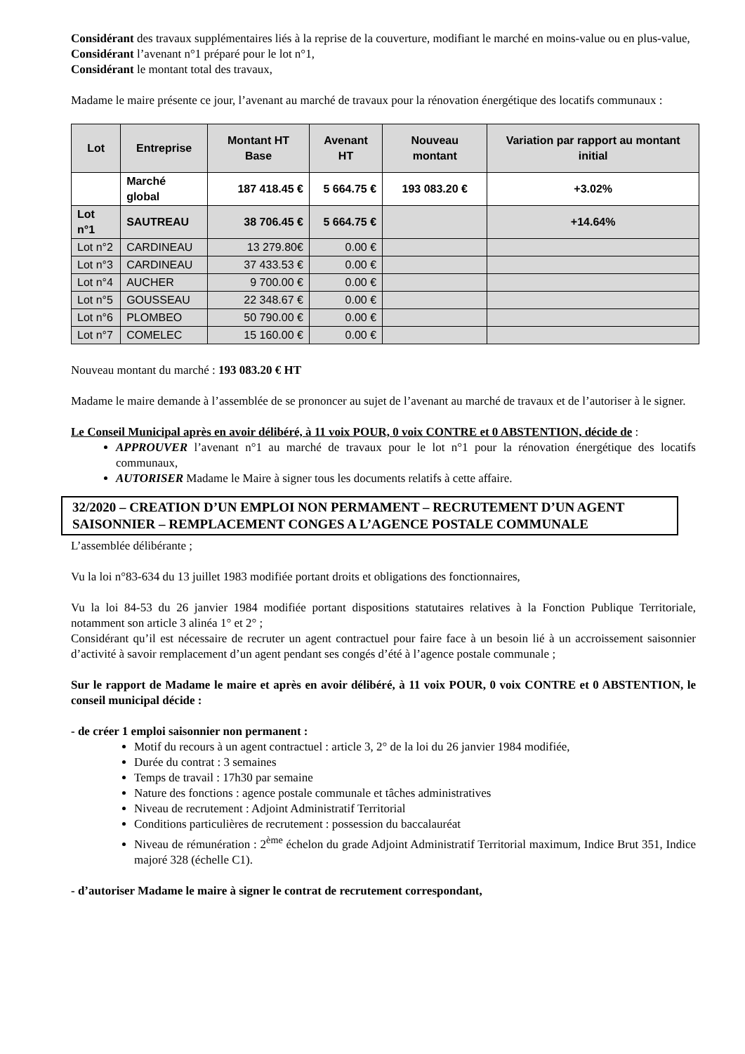Considérant des travaux supplémentaires liés à la reprise de la couverture, modifiant le marché en moins-value ou en plus-value,
Considérant l’avenant n°1 préparé pour le lot n°1,
Considérant le montant total des travaux,
Madame le maire présente ce jour, l’avenant au marché de travaux pour la rénovation énergétique des locatifs communaux :
| Lot | Entreprise | Montant HT Base | Avenant HT | Nouveau montant | Variation par rapport au montant initial |
| --- | --- | --- | --- | --- | --- |
| | Marché global | 187 418.45 € | 5 664.75 € | 193 083.20 € | +3.02% |
| Lot n°1 | SAUTREAU | 38 706.45 € | 5 664.75 € | | +14.64% |
| Lot n°2 | CARDINEAU | 13 279.80€ | 0.00 € | | |
| Lot n°3 | CARDINEAU | 37 433.53 € | 0.00 € | | |
| Lot n°4 | AUCHER | 9 700.00 € | 0.00 € | | |
| Lot n°5 | GOUSSEAU | 22 348.67 € | 0.00 € | | |
| Lot n°6 | PLOMBEO | 50 790.00 € | 0.00 € | | |
| Lot n°7 | COMELEC | 15 160.00 € | 0.00 € | | |
Nouveau montant du marché : 193 083.20 € HT
Madame le maire demande à l’assemblée de se prononcer au sujet de l’avenant au marché de travaux et de l’autoriser à le signer.
Le Conseil Municipal après en avoir délibéré, à 11 voix POUR, 0 voix CONTRE et 0 ABSTENTION, décide de :
APPROUVER l’avenant n°1 au marché de travaux pour le lot n°1 pour la rénovation énergétique des locatifs communaux,
AUTORISER Madame le Maire à signer tous les documents relatifs à cette affaire.
32/2020 – CREATION D’UN EMPLOI NON PERMAMENT – RECRUTEMENT D’UN AGENT SAISONNIER – REMPLACEMENT CONGES A L’AGENCE POSTALE COMMUNALE
L’assemblée délibérante ;
Vu la loi n°83-634 du 13 juillet 1983 modifiée portant droits et obligations des fonctionnaires,
Vu la loi 84-53 du 26 janvier 1984 modifiée portant dispositions statutaires relatives à la Fonction Publique Territoriale, notamment son article 3 alinéa 1° et 2° ;
Considérant qu’il est nécessaire de recruter un agent contractuel pour faire face à un besoin lié à un accroissement saisonnier d’activité à savoir remplacement d’un agent pendant ses congés d’été à l’agence postale communale ;
Sur le rapport de Madame le maire et après en avoir délibéré, à 11 voix POUR, 0 voix CONTRE et 0 ABSTENTION, le conseil municipal décide :
- de créer 1 emploi saisonnier non permanent :
Motif du recours à un agent contractuel : article 3, 2° de la loi du 26 janvier 1984 modifiée,
Durée du contrat : 3 semaines
Temps de travail : 17h30 par semaine
Nature des fonctions : agence postale communale et tâches administratives
Niveau de recrutement : Adjoint Administratif Territorial
Conditions particulières de recrutement : possession du baccalauréat
Niveau de rémunération : 2<sup>ème</sup> échelon du grade Adjoint Administratif Territorial maximum, Indice Brut 351, Indice majoré 328 (échelle C1).
- d’autoriser Madame le maire à signer le contrat de recrutement correspondant,